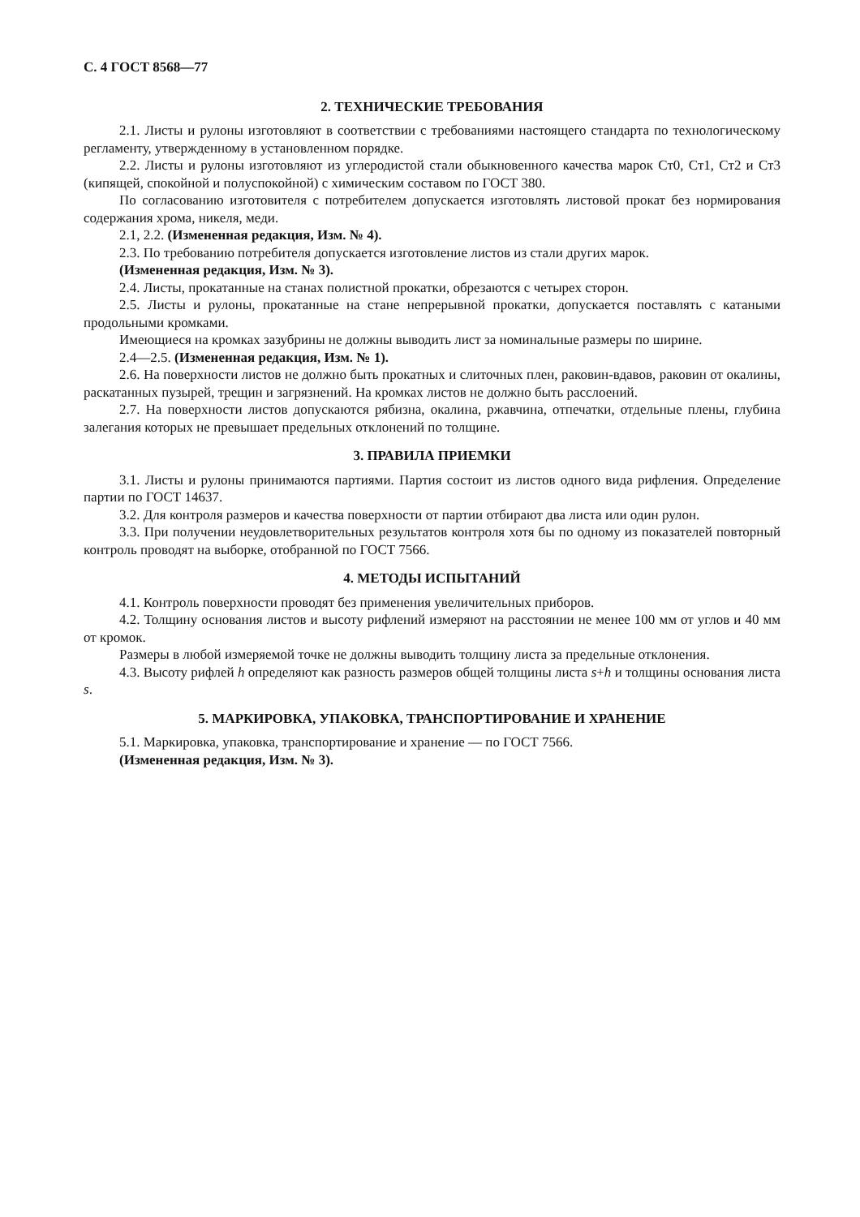С. 4 ГОСТ 8568—77
2. ТЕХНИЧЕСКИЕ ТРЕБОВАНИЯ
2.1. Листы и рулоны изготовляют в соответствии с требованиями настоящего стандарта по технологическому регламенту, утвержденному в установленном порядке.
2.2. Листы и рулоны изготовляют из углеродистой стали обыкновенного качества марок Ст0, Ст1, Ст2 и Ст3 (кипящей, спокойной и полуспокойной) с химическим составом по ГОСТ 380.
По согласованию изготовителя с потребителем допускается изготовлять листовой прокат без нормирования содержания хрома, никеля, меди.
2.1, 2.2. (Измененная редакция, Изм. № 4).
2.3. По требованию потребителя допускается изготовление листов из стали других марок.
(Измененная редакция, Изм. № 3).
2.4. Листы, прокатанные на станах полистной прокатки, обрезаются с четырех сторон.
2.5. Листы и рулоны, прокатанные на стане непрерывной прокатки, допускается поставлять с катаными продольными кромками.
Имеющиеся на кромках зазубрины не должны выводить лист за номинальные размеры по ширине.
2.4—2.5. (Измененная редакция, Изм. № 1).
2.6. На поверхности листов не должно быть прокатных и слиточных плен, раковин-вдавов, раковин от окалины, раскатанных пузырей, трещин и загрязнений. На кромках листов не должно быть расслоений.
2.7. На поверхности листов допускаются рябизна, окалина, ржавчина, отпечатки, отдельные плены, глубина залегания которых не превышает предельных отклонений по толщине.
3. ПРАВИЛА ПРИЕМКИ
3.1. Листы и рулоны принимаются партиями. Партия состоит из листов одного вида рифления. Определение партии по ГОСТ 14637.
3.2. Для контроля размеров и качества поверхности от партии отбирают два листа или один рулон.
3.3. При получении неудовлетворительных результатов контроля хотя бы по одному из показателей повторный контроль проводят на выборке, отобранной по ГОСТ 7566.
4. МЕТОДЫ ИСПЫТАНИЙ
4.1. Контроль поверхности проводят без применения увеличительных приборов.
4.2. Толщину основания листов и высоту рифлений измеряют на расстоянии не менее 100 мм от углов и 40 мм от кромок.
Размеры в любой измеряемой точке не должны выводить толщину листа за предельные отклонения.
4.3. Высоту рифлей h определяют как разность размеров общей толщины листа s+h и толщины основания листа s.
5. МАРКИРОВКА, УПАКОВКА, ТРАНСПОРТИРОВАНИЕ И ХРАНЕНИЕ
5.1. Маркировка, упаковка, транспортирование и хранение — по ГОСТ 7566.
(Измененная редакция, Изм. № 3).